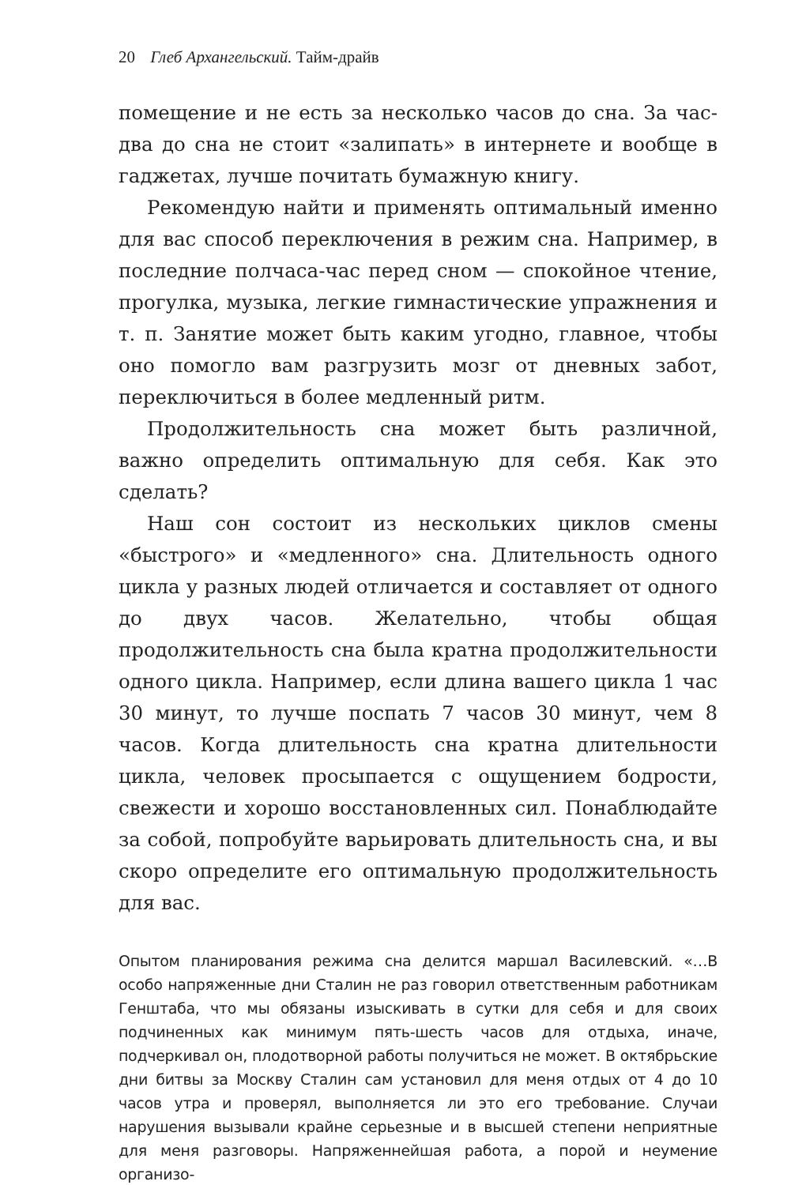20 Глеб Архангельский. Тайм-драйв
помещение и не есть за несколько часов до сна. За час-два до сна не стоит «залипать» в интернете и вообще в гаджетах, лучше почитать бумажную книгу.
Рекомендую найти и применять оптимальный именно для вас способ переключения в режим сна. Например, в последние полчаса-час перед сном — спокойное чтение, прогулка, музыка, легкие гимнастические упражнения и т. п. Занятие может быть каким угодно, главное, чтобы оно помогло вам разгрузить мозг от дневных забот, переключиться в более медленный ритм.
Продолжительность сна может быть различной, важно определить оптимальную для себя. Как это сделать?
Наш сон состоит из нескольких циклов смены «быстрого» и «медленного» сна. Длительность одного цикла у разных людей отличается и составляет от одного до двух часов. Желательно, чтобы общая продолжительность сна была кратна продолжительности одного цикла. Например, если длина вашего цикла 1 час 30 минут, то лучше поспать 7 часов 30 минут, чем 8 часов. Когда длительность сна кратна длительности цикла, человек просыпается с ощущением бодрости, свежести и хорошо восстановленных сил. Понаблюдайте за собой, попробуйте варьировать длительность сна, и вы скоро определите его оптимальную продолжительность для вас.
Опытом планирования режима сна делится маршал Василевский. «…В особо напряженные дни Сталин не раз говорил ответственным работникам Генштаба, что мы обязаны изыскивать в сутки для себя и для своих подчиненных как минимум пять-шесть часов для отдыха, иначе, подчеркивал он, плодотворной работы получиться не может. В октябрьские дни битвы за Москву Сталин сам установил для меня отдых от 4 до 10 часов утра и проверял, выполняется ли это его требование. Случаи нарушения вызывали крайне серьезные и в высшей степени неприятные для меня разговоры. Напряженнейшая работа, а порой и неумение организо-